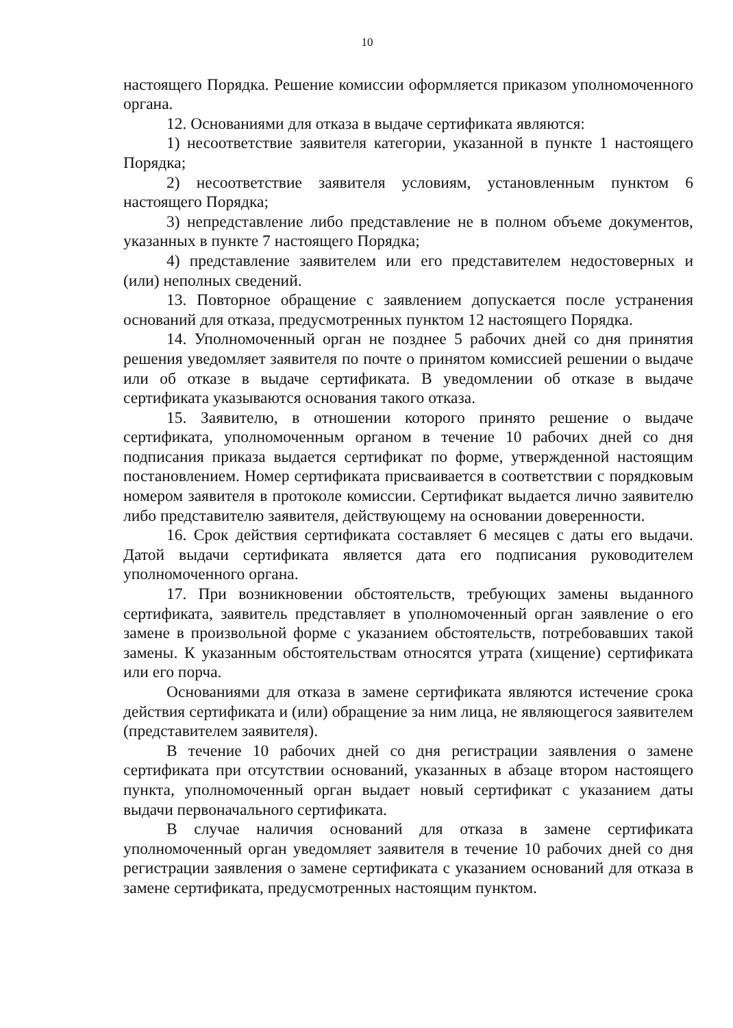10
настоящего Порядка. Решение комиссии оформляется приказом уполномоченного органа.
12. Основаниями для отказа в выдаче сертификата являются:
1) несоответствие заявителя категории, указанной в пункте 1 настоящего Порядка;
2) несоответствие заявителя условиям, установленным пунктом 6 настоящего Порядка;
3) непредставление либо представление не в полном объеме документов, указанных в пункте 7 настоящего Порядка;
4) представление заявителем или его представителем недостоверных и (или) неполных сведений.
13. Повторное обращение с заявлением допускается после устранения оснований для отказа, предусмотренных пунктом 12 настоящего Порядка.
14. Уполномоченный орган не позднее 5 рабочих дней со дня принятия решения уведомляет заявителя по почте о принятом комиссией решении о выдаче или об отказе в выдаче сертификата. В уведомлении об отказе в выдаче сертификата указываются основания такого отказа.
15. Заявителю, в отношении которого принято решение о выдаче сертификата, уполномоченным органом в течение 10 рабочих дней со дня подписания приказа выдается сертификат по форме, утвержденной настоящим постановлением. Номер сертификата присваивается в соответствии с порядковым номером заявителя в протоколе комиссии. Сертификат выдается лично заявителю либо представителю заявителя, действующему на основании доверенности.
16. Срок действия сертификата составляет 6 месяцев с даты его выдачи. Датой выдачи сертификата является дата его подписания руководителем уполномоченного органа.
17. При возникновении обстоятельств, требующих замены выданного сертификата, заявитель представляет в уполномоченный орган заявление о его замене в произвольной форме с указанием обстоятельств, потребовавших такой замены. К указанным обстоятельствам относятся утрата (хищение) сертификата или его порча.
Основаниями для отказа в замене сертификата являются истечение срока действия сертификата и (или) обращение за ним лица, не являющегося заявителем (представителем заявителя).
В течение 10 рабочих дней со дня регистрации заявления о замене сертификата при отсутствии оснований, указанных в абзаце втором настоящего пункта, уполномоченный орган выдает новый сертификат с указанием даты выдачи первоначального сертификата.
В случае наличия оснований для отказа в замене сертификата уполномоченный орган уведомляет заявителя в течение 10 рабочих дней со дня регистрации заявления о замене сертификата с указанием оснований для отказа в замене сертификата, предусмотренных настоящим пунктом.